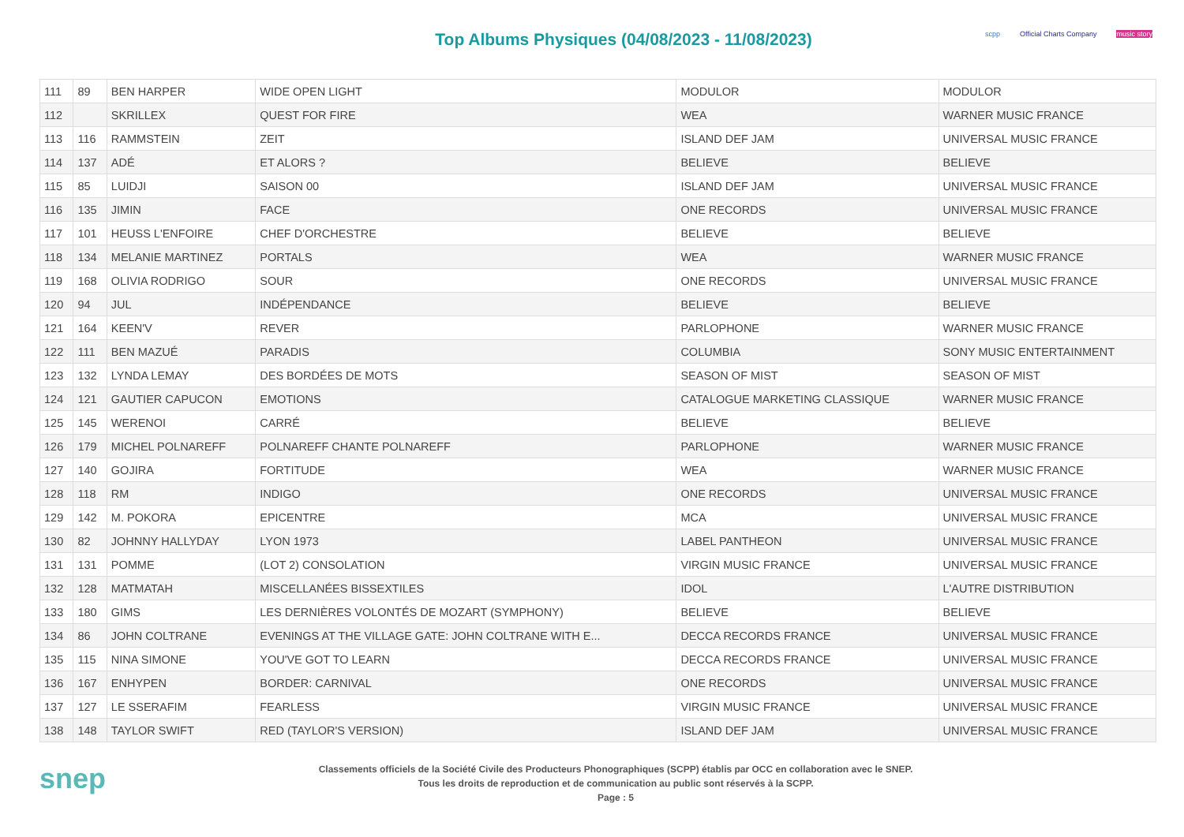Top Albums Physiques (04/08/2023 - 11/08/2023)
scpp Official Charts Company music story
| 111 | 89 | BEN HARPER | WIDE OPEN LIGHT | MODULOR | MODULOR |
| 112 | | SKRILLEX | QUEST FOR FIRE | WEA | WARNER MUSIC FRANCE |
| 113 | 116 | RAMMSTEIN | ZEIT | ISLAND DEF JAM | UNIVERSAL MUSIC FRANCE |
| 114 | 137 | ADÉ | ET ALORS ? | BELIEVE | BELIEVE |
| 115 | 85 | LUIDJI | SAISON 00 | ISLAND DEF JAM | UNIVERSAL MUSIC FRANCE |
| 116 | 135 | JIMIN | FACE | ONE RECORDS | UNIVERSAL MUSIC FRANCE |
| 117 | 101 | HEUSS L'ENFOIRE | CHEF D'ORCHESTRE | BELIEVE | BELIEVE |
| 118 | 134 | MELANIE MARTINEZ | PORTALS | WEA | WARNER MUSIC FRANCE |
| 119 | 168 | OLIVIA RODRIGO | SOUR | ONE RECORDS | UNIVERSAL MUSIC FRANCE |
| 120 | 94 | JUL | INDÉPENDANCE | BELIEVE | BELIEVE |
| 121 | 164 | KEEN'V | REVER | PARLOPHONE | WARNER MUSIC FRANCE |
| 122 | 111 | BEN MAZUÉ | PARADIS | COLUMBIA | SONY MUSIC ENTERTAINMENT |
| 123 | 132 | LYNDA LEMAY | DES BORDÉES DE MOTS | SEASON OF MIST | SEASON OF MIST |
| 124 | 121 | GAUTIER CAPUCON | EMOTIONS | CATALOGUE MARKETING CLASSIQUE | WARNER MUSIC FRANCE |
| 125 | 145 | WERENOI | CARRÉ | BELIEVE | BELIEVE |
| 126 | 179 | MICHEL POLNAREFF | POLNAREFF CHANTE POLNAREFF | PARLOPHONE | WARNER MUSIC FRANCE |
| 127 | 140 | GOJIRA | FORTITUDE | WEA | WARNER MUSIC FRANCE |
| 128 | 118 | RM | INDIGO | ONE RECORDS | UNIVERSAL MUSIC FRANCE |
| 129 | 142 | M. POKORA | EPICENTRE | MCA | UNIVERSAL MUSIC FRANCE |
| 130 | 82 | JOHNNY HALLYDAY | LYON 1973 | LABEL PANTHEON | UNIVERSAL MUSIC FRANCE |
| 131 | 131 | POMME | (LOT 2) CONSOLATION | VIRGIN MUSIC FRANCE | UNIVERSAL MUSIC FRANCE |
| 132 | 128 | MATMATAH | MISCELLANÉES BISSEXTILES | IDOL | L'AUTRE DISTRIBUTION |
| 133 | 180 | GIMS | LES DERNIÈRES VOLONTÉS DE MOZART (SYMPHONY) | BELIEVE | BELIEVE |
| 134 | 86 | JOHN COLTRANE | EVENINGS AT THE VILLAGE GATE: JOHN COLTRANE WITH E... | DECCA RECORDS FRANCE | UNIVERSAL MUSIC FRANCE |
| 135 | 115 | NINA SIMONE | YOU'VE GOT TO LEARN | DECCA RECORDS FRANCE | UNIVERSAL MUSIC FRANCE |
| 136 | 167 | ENHYPEN | BORDER: CARNIVAL | ONE RECORDS | UNIVERSAL MUSIC FRANCE |
| 137 | 127 | LE SSERAFIM | FEARLESS | VIRGIN MUSIC FRANCE | UNIVERSAL MUSIC FRANCE |
| 138 | 148 | TAYLOR SWIFT | RED (TAYLOR'S VERSION) | ISLAND DEF JAM | UNIVERSAL MUSIC FRANCE |
snep
Classements officiels de la Société Civile des Producteurs Phonographiques (SCPP) établis par OCC en collaboration avec le SNEP.
Tous les droits de reproduction et de communication au public sont réservés à la SCPP.
Page : 5